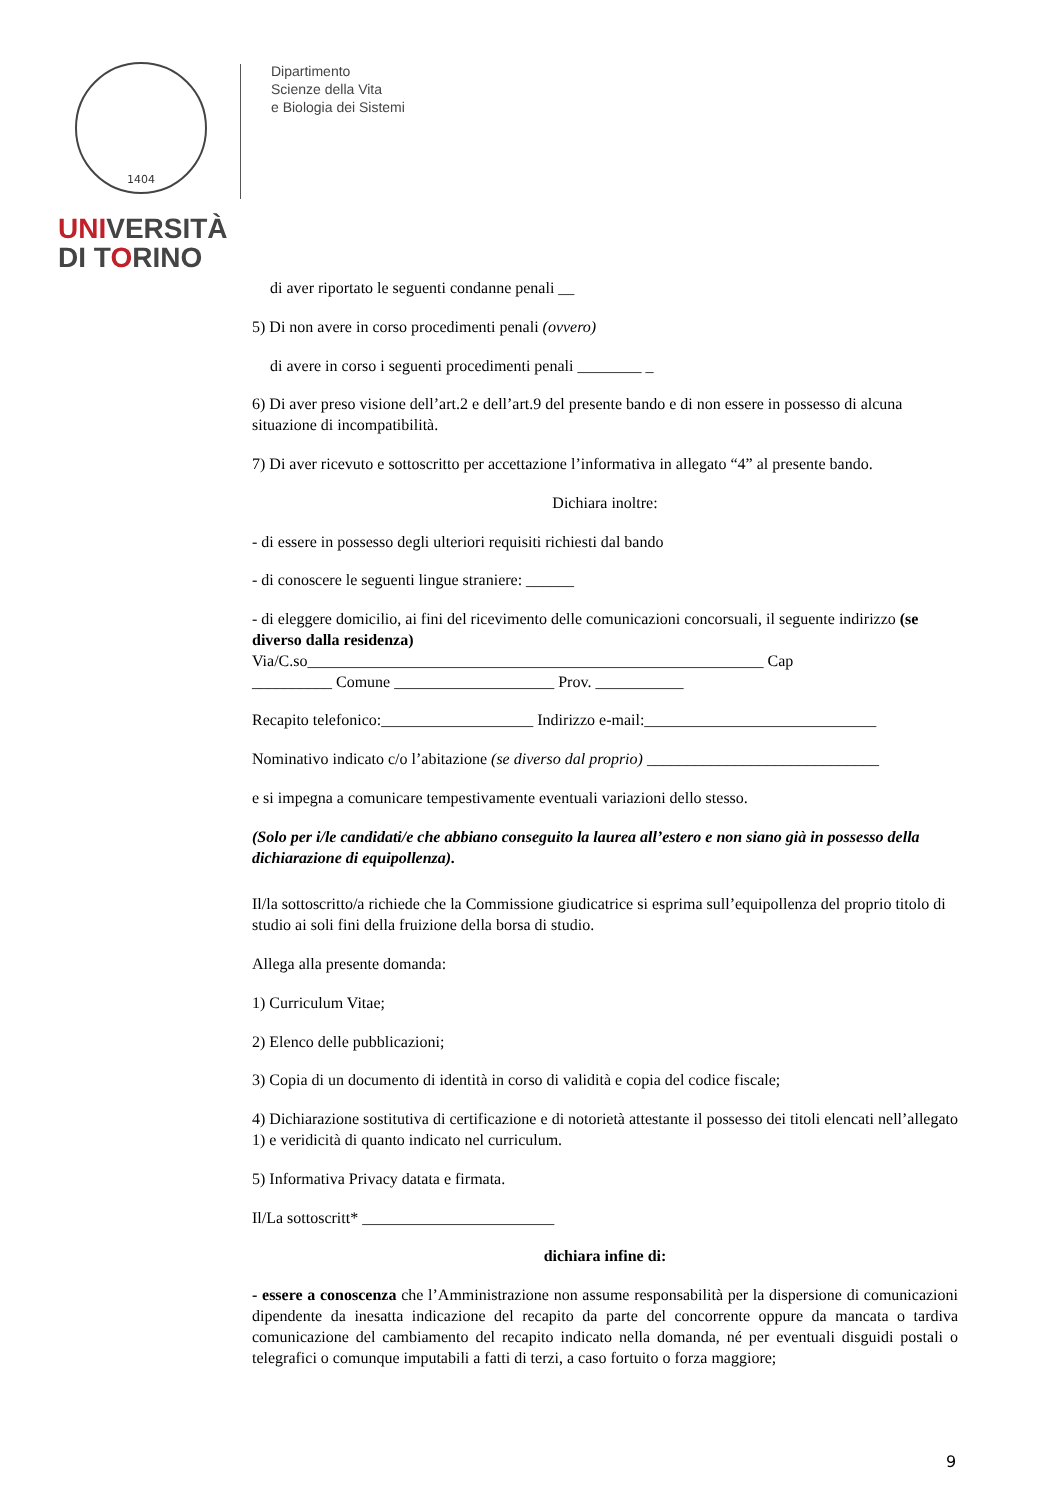1404
UNIVERSITÀ
DI TORINO
Dipartimento
Scienze della Vita
e Biologia dei Sistemi
di aver riportato le seguenti condanne penali __
5) Di non avere in corso procedimenti penali (ovvero)
di avere in corso i seguenti procedimenti penali ________ _
6) Di aver preso visione dell’art.2 e dell’art.9 del presente bando e di non essere in possesso di alcuna situazione di incompatibilità.
7) Di aver ricevuto e sottoscritto per accettazione l’informativa in allegato “4” al presente bando.
Dichiara inoltre:
- di essere in possesso degli ulteriori requisiti richiesti dal bando
- di conoscere le seguenti lingue straniere: ______
- di eleggere domicilio, ai fini del ricevimento delle comunicazioni concorsuali, il seguente indirizzo (se diverso dalla residenza)
Via/C.so_________________________________________________________ Cap
__________ Comune ____________________ Prov. ___________
Recapito telefonico:___________________ Indirizzo e-mail:_____________________________
Nominativo indicato c/o l’abitazione (se diverso dal proprio) _____________________________
e si impegna a comunicare tempestivamente eventuali variazioni dello stesso.
(Solo per i/le candidati/e che abbiano conseguito la laurea all’estero e non siano già in possesso della dichiarazione di equipollenza).
Il/la sottoscritto/a richiede che la Commissione giudicatrice si esprima sull’equipollenza del proprio titolo di studio ai soli fini della fruizione della borsa di studio.
Allega alla presente domanda:
1) Curriculum Vitae;
2) Elenco delle pubblicazioni;
3) Copia di un documento di identità in corso di validità e copia del codice fiscale;
4) Dichiarazione sostitutiva di certificazione e di notorietà attestante il possesso dei titoli elencati nell’allegato 1) e veridicità di quanto indicato nel curriculum.
5) Informativa Privacy datata e firmata.
Il/La sottoscritt* ________________________
dichiara infine di:
- essere a conoscenza che l’Amministrazione non assume responsabilità per la dispersione di comunicazioni dipendente da inesatta indicazione del recapito da parte del concorrente oppure da mancata o tardiva comunicazione del cambiamento del recapito indicato nella domanda, né per eventuali disguidi postali o telegrafici o comunque imputabili a fatti di terzi, a caso fortuito o forza maggiore;
9